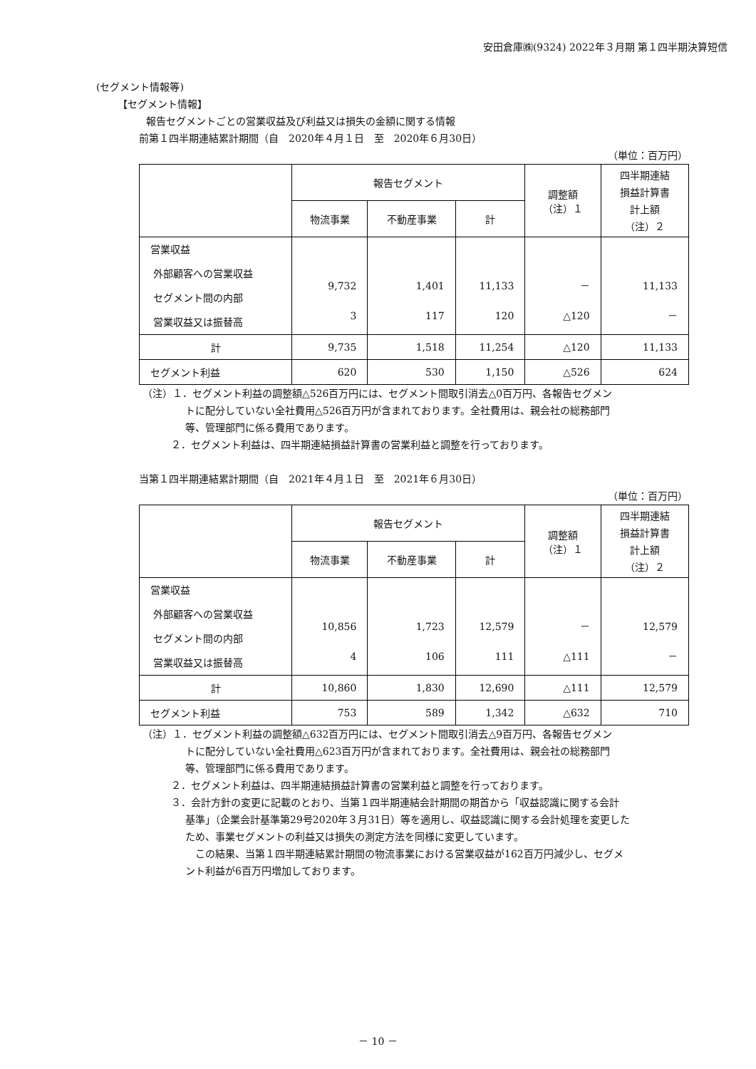安田倉庫㈱(9324) 2022年３月期 第１四半期決算短信
(セグメント情報等)
【セグメント情報】
報告セグメントごとの営業収益及び利益又は損失の金額に関する情報
前第１四半期連結累計期間（自　2020年４月１日　至　2020年６月30日）
（単位：百万円）
| | 報告セグメント | | | 調整額 （注）１ | 四半期連結 損益計算書 計上額 （注）２ |
| | 物流事業 | 不動産事業 | 計 | | |
| 営業収益 外部顧客への営業収益 セグメント間の内部 営業収益又は振替高 | 9,732 3 | 1,401 117 | 11,133 120 | － △120 | 11,133 － |
| 計 | 9,735 | 1,518 | 11,254 | △120 | 11,133 |
| セグメント利益 | 620 | 530 | 1,150 | △526 | 624 |
（注）１．セグメント利益の調整額△526百万円には、セグメント間取引消去△0百万円、各報告セグメン
トに配分していない全社費用△526百万円が含まれております。全社費用は、親会社の総務部門
等、管理部門に係る費用であります。
２．セグメント利益は、四半期連結損益計算書の営業利益と調整を行っております。
当第１四半期連結累計期間（自　2021年４月１日　至　2021年６月30日）
（単位：百万円）
| | 報告セグメント | | | 調整額 （注）１ | 四半期連結 損益計算書 計上額 （注）２ |
| | 物流事業 | 不動産事業 | 計 | | |
| 営業収益 外部顧客への営業収益 セグメント間の内部 営業収益又は振替高 | 10,856 4 | 1,723 106 | 12,579 111 | － △111 | 12,579 － |
| 計 | 10,860 | 1,830 | 12,690 | △111 | 12,579 |
| セグメント利益 | 753 | 589 | 1,342 | △632 | 710 |
（注）１．セグメント利益の調整額△632百万円には、セグメント間取引消去△9百万円、各報告セグメン
トに配分していない全社費用△623百万円が含まれております。全社費用は、親会社の総務部門
等、管理部門に係る費用であります。
２．セグメント利益は、四半期連結損益計算書の営業利益と調整を行っております。
３．会計方針の変更に記載のとおり、当第１四半期連結会計期間の期首から「収益認識に関する会計
基準」（企業会計基準第29号2020年３月31日）等を適用し、収益認識に関する会計処理を変更した
ため、事業セグメントの利益又は損失の測定方法を同様に変更しています。
　この結果、当第１四半期連結累計期間の物流事業における営業収益が162百万円減少し、セグメ
ント利益が6百万円増加しております。
－ 10 －